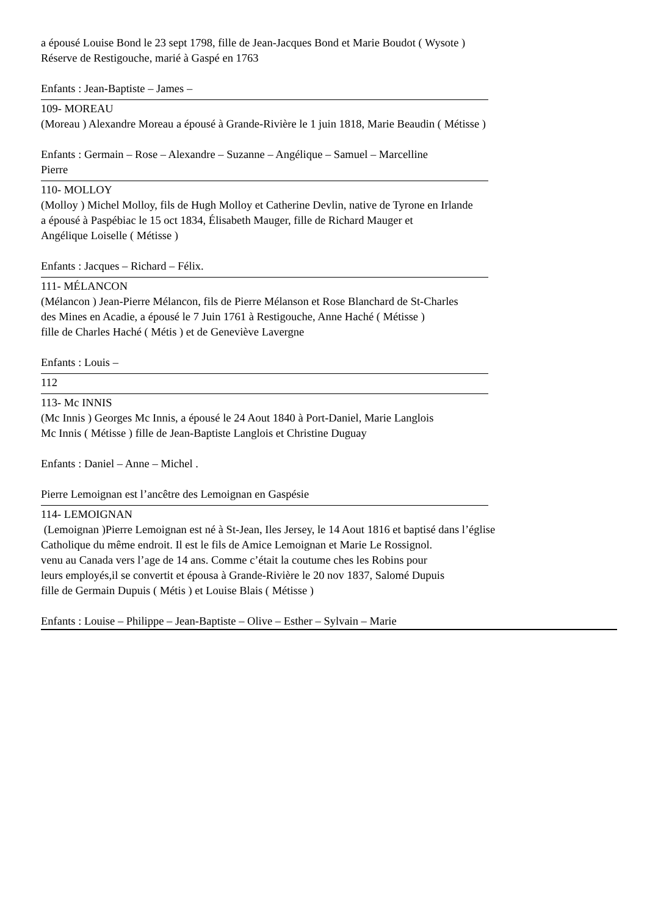a épousé Louise Bond le 23 sept 1798, fille de Jean-Jacques Bond et Marie Boudot ( Wysote )
Réserve de Restigouche, marié à Gaspé en 1763
Enfants : Jean-Baptiste – James –
109- MOREAU
(Moreau ) Alexandre Moreau a épousé à Grande-Rivière le 1 juin 1818, Marie Beaudin ( Métisse )
Enfants : Germain – Rose – Alexandre – Suzanne – Angélique – Samuel – Marcelline
Pierre
110- MOLLOY
(Molloy ) Michel Molloy, fils de Hugh Molloy et Catherine Devlin, native de Tyrone en Irlande
a épousé à Paspébiac le 15 oct 1834, Élisabeth Mauger, fille de Richard Mauger et
Angélique Loiselle ( Métisse )
Enfants : Jacques – Richard – Félix.
111- MÉLANCON
(Mélancon ) Jean-Pierre Mélancon, fils de Pierre Mélanson et Rose Blanchard de St-Charles
des Mines en Acadie, a épousé le 7 Juin 1761 à Restigouche, Anne Haché ( Métisse )
fille de Charles Haché ( Métis ) et de Geneviève Lavergne
Enfants : Louis –
112
113- Mc INNIS
(Mc Innis ) Georges Mc Innis, a épousé le 24 Aout 1840 à Port-Daniel, Marie Langlois
Mc Innis ( Métisse ) fille de Jean-Baptiste Langlois et Christine Duguay
Enfants : Daniel – Anne – Michel .
Pierre Lemoignan est l’ancêtre des Lemoignan en Gaspésie
114- LEMOIGNAN
(Lemoignan )Pierre Lemoignan est né à St-Jean, Iles Jersey, le 14 Aout 1816 et baptisé dans l’église
Catholique du même endroit. Il est le fils de Amice Lemoignan et Marie Le Rossignol.
venu au Canada vers l’age de 14 ans. Comme c’était la coutume ches les Robins pour
leurs employés,il se convertit et épousa à Grande-Rivière le 20 nov 1837, Salomé Dupuis
fille de Germain Dupuis ( Métis ) et Louise Blais ( Métisse )
Enfants : Louise – Philippe – Jean-Baptiste – Olive – Esther – Sylvain – Marie